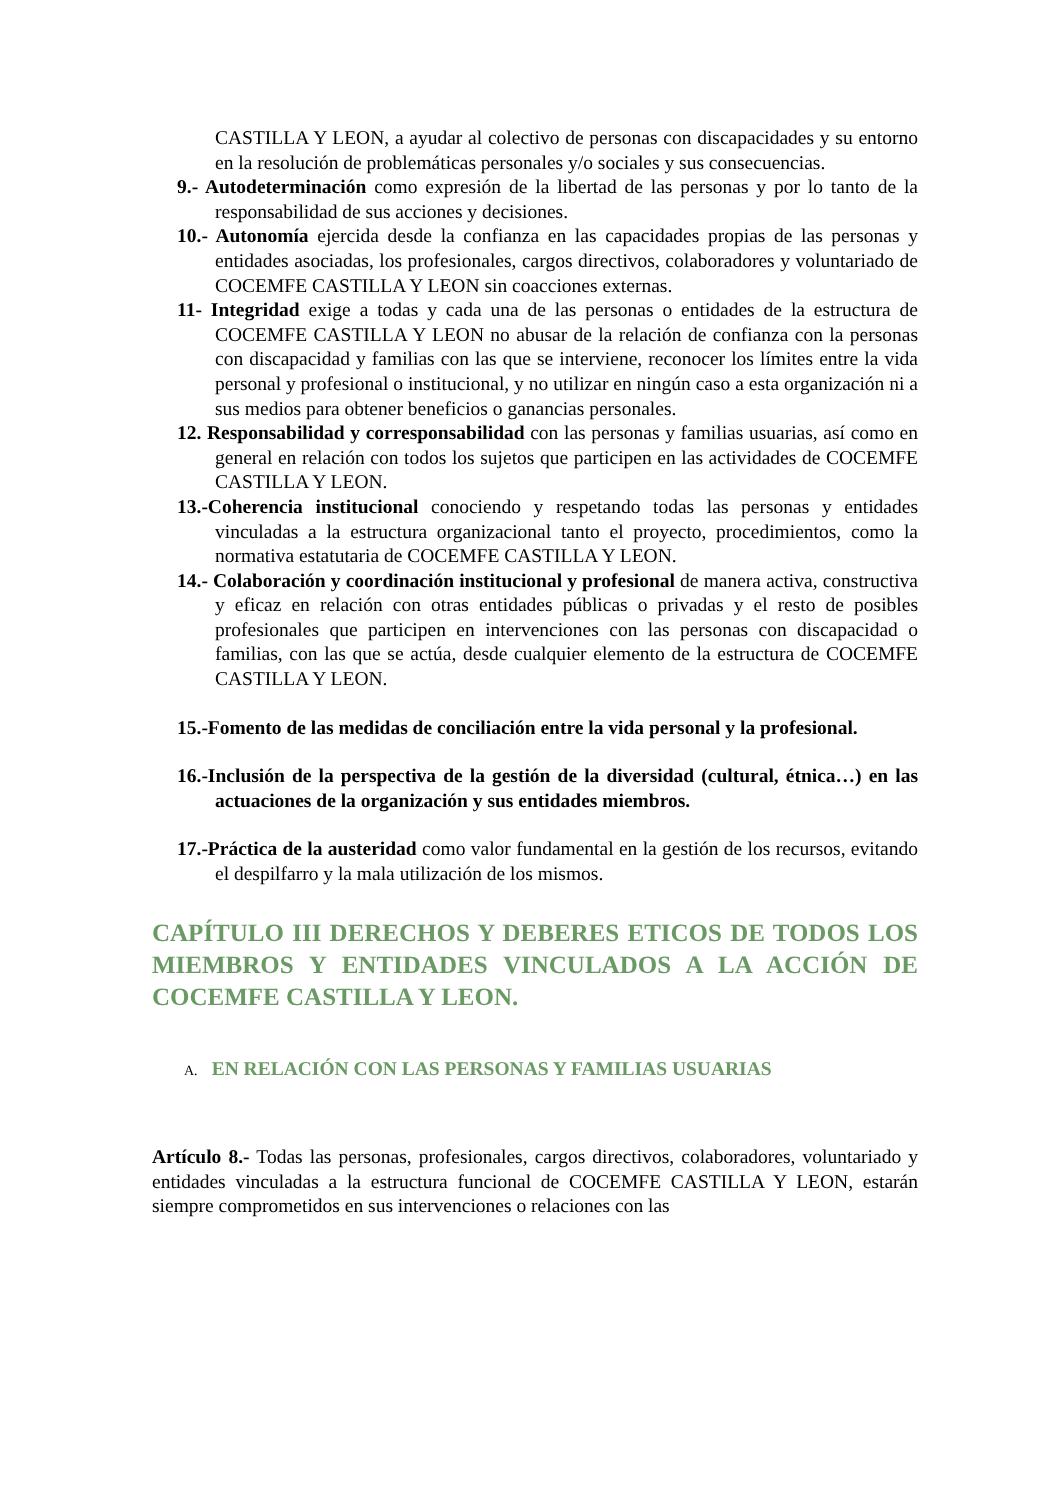CASTILLA Y LEON, a ayudar al colectivo de personas con discapacidades y su entorno en la resolución de problemáticas personales y/o sociales y sus consecuencias.
9.- Autodeterminación como expresión de la libertad de las personas y por lo tanto de la responsabilidad de sus acciones y decisiones.
10.- Autonomía ejercida desde la confianza en las capacidades propias de las personas y entidades asociadas, los profesionales, cargos directivos, colaboradores y voluntariado de COCEMFE CASTILLA Y LEON sin coacciones externas.
11- Integridad exige a todas y cada una de las personas o entidades de la estructura de COCEMFE CASTILLA Y LEON no abusar de la relación de confianza con la personas con discapacidad y familias con las que se interviene, reconocer los límites entre la vida personal y profesional o institucional, y no utilizar en ningún caso a esta organización ni a sus medios para obtener beneficios o ganancias personales.
12. Responsabilidad y corresponsabilidad con las personas y familias usuarias, así como en general en relación con todos los sujetos que participen en las actividades de COCEMFE CASTILLA Y LEON.
13.-Coherencia institucional conociendo y respetando todas las personas y entidades vinculadas a la estructura organizacional tanto el proyecto, procedimientos, como la normativa estatutaria de COCEMFE CASTILLA Y LEON.
14.- Colaboración y coordinación institucional y profesional de manera activa, constructiva y eficaz en relación con otras entidades públicas o privadas y el resto de posibles profesionales que participen en intervenciones con las personas con discapacidad o familias, con las que se actúa, desde cualquier elemento de la estructura de COCEMFE CASTILLA Y LEON.
15.-Fomento de las medidas de conciliación entre la vida personal y la profesional.
16.-Inclusión de la perspectiva de la gestión de la diversidad (cultural, étnica…) en las actuaciones de la organización y sus entidades miembros.
17.-Práctica de la austeridad como valor fundamental en la gestión de los recursos, evitando el despilfarro y la mala utilización de los mismos.
CAPÍTULO III DERECHOS Y DEBERES ETICOS DE TODOS LOS MIEMBROS Y ENTIDADES VINCULADOS A LA ACCIÓN DE COCEMFE CASTILLA Y LEON.
A. EN RELACIÓN CON LAS PERSONAS Y FAMILIAS USUARIAS
Artículo 8.- Todas las personas, profesionales, cargos directivos, colaboradores, voluntariado y entidades vinculadas a la estructura funcional de COCEMFE CASTILLA Y LEON, estarán siempre comprometidos en sus intervenciones o relaciones con las